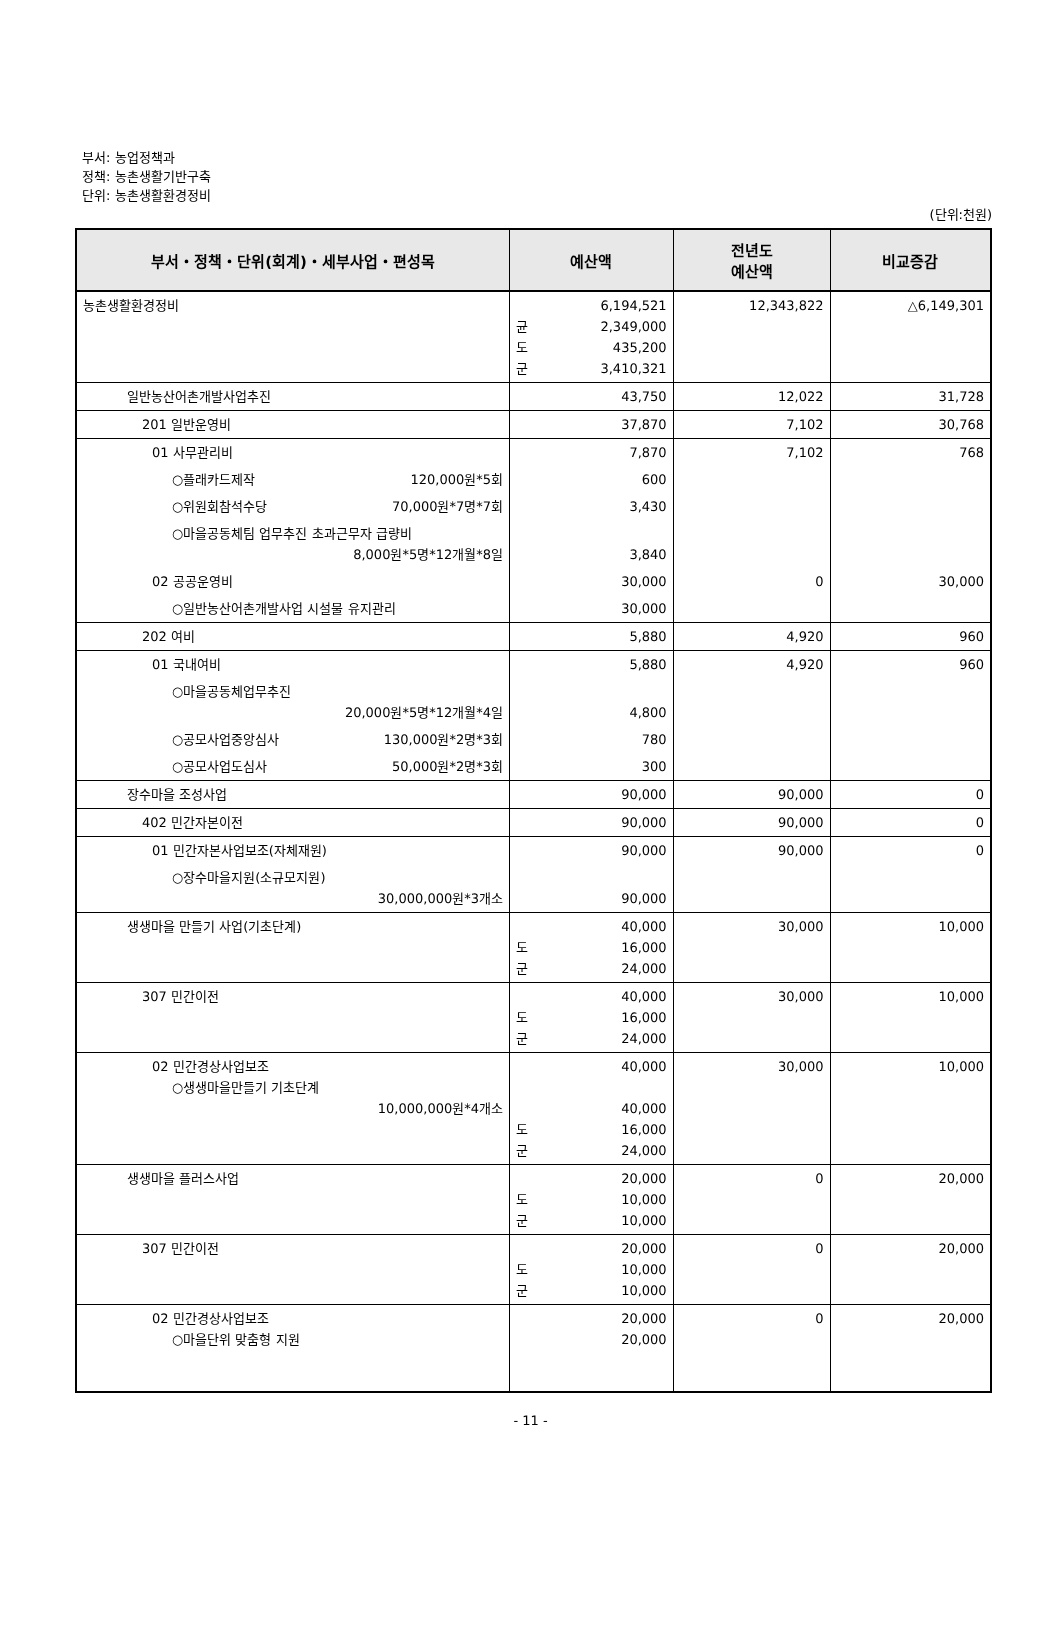부서: 농업정책과
정책: 농촌생활기반구축
단위: 농촌생활환경정비
(단위:천원)
| 부서・정책・단위(회계)・세부사업・편성목 | 예산액 | 전년도 예산액 | 비교증감 |
| --- | --- | --- | --- |
| 농촌생활환경정비 | 6,194,521 균 2,349,000 도 435,200 군 3,410,321 | 12,343,822 | △6,149,301 |
| 일반농산어촌개발사업추진 | 43,750 | 12,022 | 31,728 |
| 201 일반운영비 | 37,870 | 7,102 | 30,768 |
| 01 사무관리비 | 7,870 | 7,102 | 768 |
| ○플래카드제작 120,000원*5회 | 600 | | |
| ○위원회참석수당 70,000원*7명*7회 | 3,430 | | |
| ○마을공동체팀 업무추진 초과근무자 급량비 8,000원*5명*12개월*8일 | 3,840 | | |
| 02 공공운영비 | 30,000 | 0 | 30,000 |
| ○일반농산어촌개발사업 시설물 유지관리 | 30,000 | | |
| 202 여비 | 5,880 | 4,920 | 960 |
| 01 국내여비 | 5,880 | 4,920 | 960 |
| ○마을공동체업무추진 20,000원*5명*12개월*4일 | 4,800 | | |
| ○공모사업중앙심사 130,000원*2명*3회 | 780 | | |
| ○공모사업도심사 50,000원*2명*3회 | 300 | | |
| 장수마을 조성사업 | 90,000 | 90,000 | 0 |
| 402 민간자본이전 | 90,000 | 90,000 | 0 |
| 01 민간자본사업보조(자체재원) | 90,000 | 90,000 | 0 |
| ○장수마을지원(소규모지원) 30,000,000원*3개소 | 90,000 | | |
| 생생마을 만들기 사업(기초단계) | 40,000 도 16,000 군 24,000 | 30,000 | 10,000 |
| 307 민간이전 | 40,000 도 16,000 군 24,000 | 30,000 | 10,000 |
| 02 민간경상사업보조 ○생생마을만들기 기초단계 10,000,000원*4개소 | 40,000 40,000 도 16,000 군 24,000 | 30,000 | 10,000 |
| 생생마을 플러스사업 | 20,000 도 10,000 군 10,000 | 0 | 20,000 |
| 307 민간이전 | 20,000 도 10,000 군 10,000 | 0 | 20,000 |
| 02 민간경상사업보조 ○마을단위 맞춤형 지원 | 20,000 20,000 | 0 | 20,000 |
- 11 -